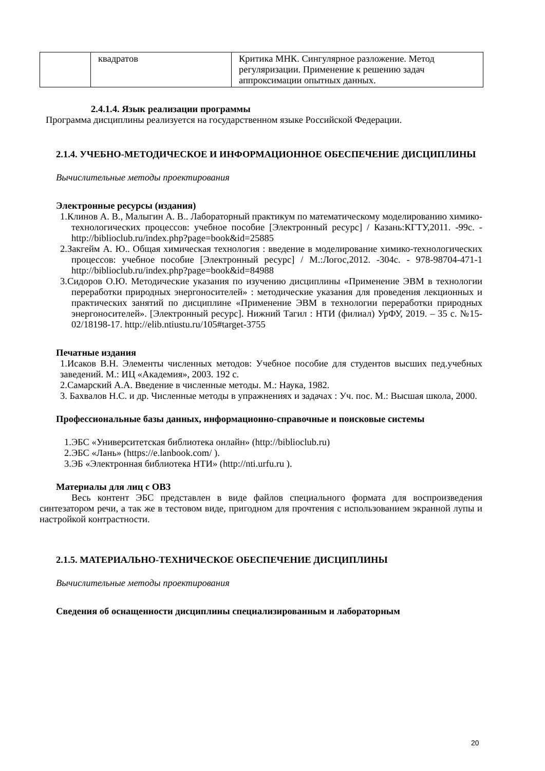| | квадратов | Критика МНК. Сингулярное разложение. Метод регуляризации. Применение к решению задач аппроксимации опытных данных. |
2.4.1.4. Язык реализации программы
Программа дисциплины реализуется на государственном языке Российской Федерации.
2.1.4. УЧЕБНО-МЕТОДИЧЕСКОЕ И ИНФОРМАЦИОННОЕ ОБЕСПЕЧЕНИЕ ДИСЦИПЛИНЫ
Вычислительные методы проектирования
Электронные ресурсы (издания)
1.Клинов А. В., Малыгин А. В.. Лабораторный практикум по математическому моделированию химико-технологических процессов: учебное пособие [Электронный ресурс] / Казань:КГТУ,2011. -99с. - http://biblioclub.ru/index.php?page=book&id=25885
2.Закгейм А. Ю.. Общая химическая технология : введение в моделирование химико-технологических процессов: учебное пособие [Электронный ресурс] / М.:Логос,2012. -304с. - 978-98704-471-1 http://biblioclub.ru/index.php?page=book&id=84988
3.Сидоров О.Ю. Методические указания по изучению дисциплины «Применение ЭВМ в технологии переработки природных энергоносителей» : методические указания для проведения лекционных и практических занятий по дисциплине «Применение ЭВМ в технологии переработки природных энергоносителей». [Электронный ресурс]. Нижний Тагил : НТИ (филиал) УрФУ, 2019. – 35 с. №15-02/18198-17. http://elib.ntiustu.ru/105#target-3755
Печатные издания
1.Исаков В.Н. Элементы численных методов: Учебное пособие для студентов высших пед.учебных заведений. М.: ИЦ «Академия», 2003. 192 с.
2.Самарский А.А. Введение в численные методы. М.: Наука, 1982.
3. Бахвалов Н.С. и др. Численные методы в упражнениях и задачах : Уч. пос. М.: Высшая школа, 2000.
Профессиональные базы данных, информационно-справочные и поисковые системы
1.ЭБС «Университетская библиотека онлайн» (http://biblioclub.ru)
2.ЭБС «Лань» (https://e.lanbook.com/ ).
3.ЭБ «Электронная библиотека НТИ» (http://nti.urfu.ru ).
Материалы для лиц с ОВЗ
Весь контент ЭБС представлен в виде файлов специального формата для воспроизведения синтезатором речи, а так же в тестовом виде, пригодном для прочтения с использованием экранной лупы и настройкой контрастности.
2.1.5. МАТЕРИАЛЬНО-ТЕХНИЧЕСКОЕ ОБЕСПЕЧЕНИЕ ДИСЦИПЛИНЫ
Вычислительные методы проектирования
Сведения об оснащенности дисциплины специализированным и лабораторным
20